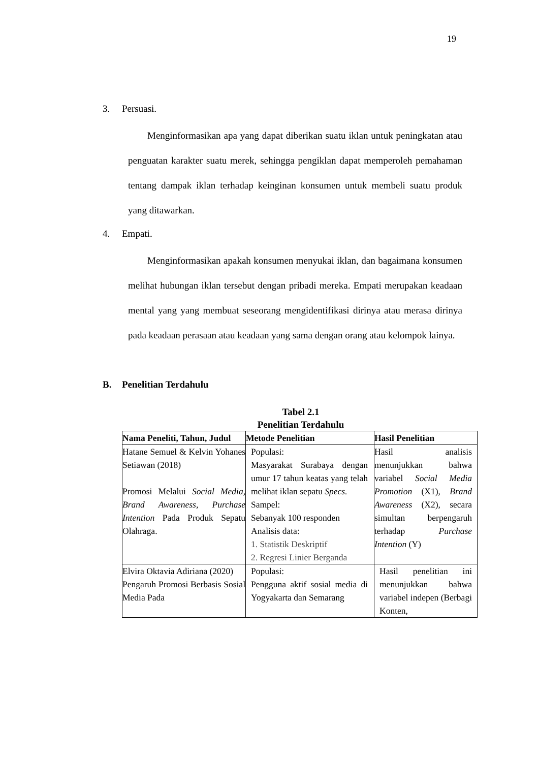19
3. Persuasi.
Menginformasikan apa yang dapat diberikan suatu iklan untuk peningkatan atau penguatan karakter suatu merek, sehingga pengiklan dapat memperoleh pemahaman tentang dampak iklan terhadap keinginan konsumen untuk membeli suatu produk yang ditawarkan.
4. Empati.
Menginformasikan apakah konsumen menyukai iklan, dan bagaimana konsumen melihat hubungan iklan tersebut dengan pribadi mereka. Empati merupakan keadaan mental yang yang membuat seseorang mengidentifikasi dirinya atau merasa dirinya pada keadaan perasaan atau keadaan yang sama dengan orang atau kelompok lainya.
B. Penelitian Terdahulu
Tabel 2.1
Penelitian Terdahulu
| Nama Peneliti, Tahun, Judul | Metode Penelitian | Hasil Penelitian |
| --- | --- | --- |
| Hatane Semuel & Kelvin Yohanes Setiawan (2018) Promosi Melalui Social Media, Brand Awareness, Purchase Intention Pada Produk Sepatu Olahraga. | Populasi: Masyarakat Surabaya dengan umur 17 tahun keatas yang telah melihat iklan sepatu Specs. Sampel: Sebanyak 100 responden Analisis data: 1. Statistik Deskriptif 2. Regresi Linier Berganda | Hasil analisis menunjukkan bahwa variabel Social Media Promotion (X1), Brand Awareness (X2), secara simultan berpengaruh terhadap Purchase Intention (Y) |
| Elvira Oktavia Adiriana (2020) Pengaruh Promosi Berbasis Sosial Media Pada | Populasi: Pengguna aktif sosial media di Yogyakarta dan Semarang | Hasil penelitian ini menunjukkan bahwa variabel indepen (Berbagi Konten, |